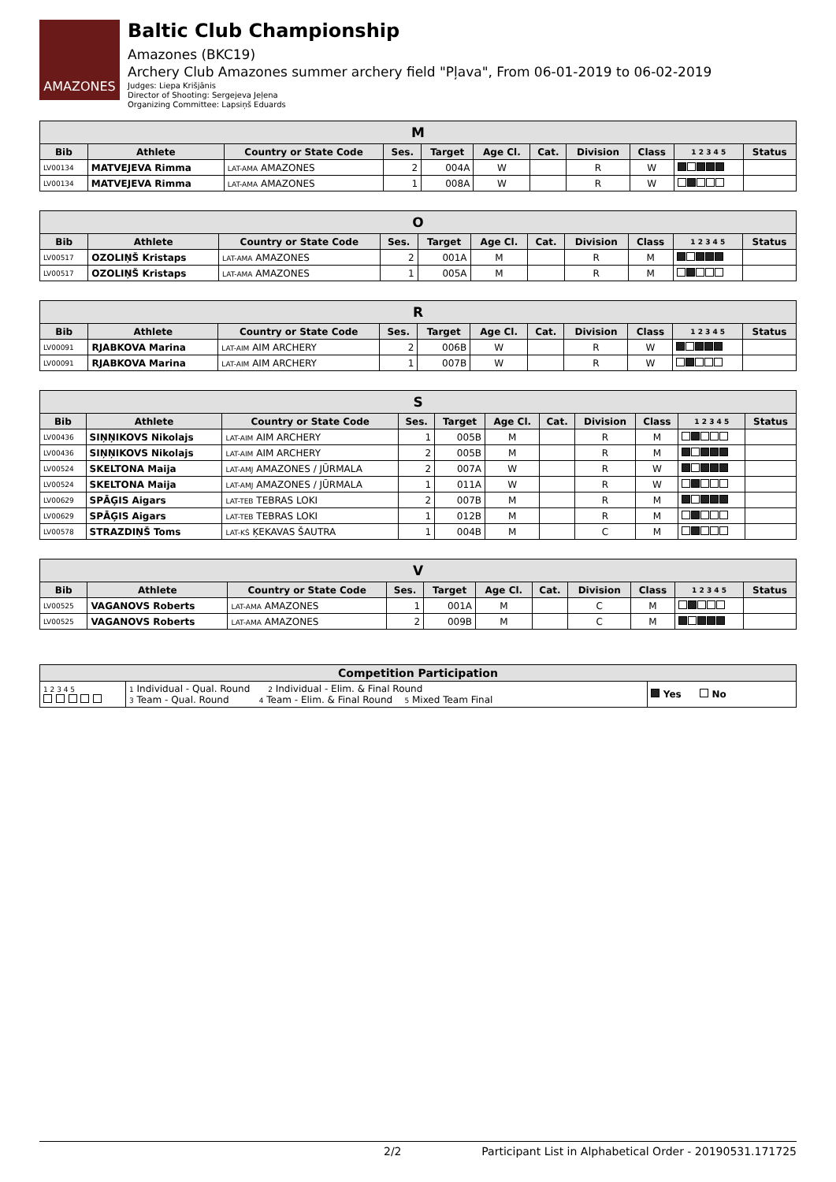AMAZONES
Baltic Club Championship
Amazones (BKC19)
Archery Club Amazones summer archery field "Pļava", From 06-01-2019 to 06-02-2019
Judges: Liepa Krišjānis
Director of Shooting: Sergejeva Jeļena
Organizing Committee: Lapsiņš Eduards
| M | | | | | | | | | | |
| --- | --- | --- | --- | --- | --- | --- | --- | --- | --- | --- |
| Bib | Athlete | Country or State Code | Ses. | Target | Age Cl. | Cat. | Division | Class | 1 2 3 4 5 | Status |
| LV00134 | MATVEJEVA Rimma | LAT-AMA AMAZONES | 2 | 004A | W | | R | W | | |
| LV00134 | MATVEJEVA Rimma | LAT-AMA AMAZONES | 1 | 008A | W | | R | W | | |
| O | | | | | | | | | | |
| --- | --- | --- | --- | --- | --- | --- | --- | --- | --- | --- |
| Bib | Athlete | Country or State Code | Ses. | Target | Age Cl. | Cat. | Division | Class | 1 2 3 4 5 | Status |
| LV00517 | OZOLIŅŠ Kristaps | LAT-AMA AMAZONES | 2 | 001A | M | | R | M | | |
| LV00517 | OZOLIŅŠ Kristaps | LAT-AMA AMAZONES | 1 | 005A | M | | R | M | | |
| R | | | | | | | | | | |
| --- | --- | --- | --- | --- | --- | --- | --- | --- | --- | --- |
| Bib | Athlete | Country or State Code | Ses. | Target | Age Cl. | Cat. | Division | Class | 1 2 3 4 5 | Status |
| LV00091 | RJABKOVA Marina | LAT-AIM AIM ARCHERY | 2 | 006B | W | | R | W | | |
| LV00091 | RJABKOVA Marina | LAT-AIM AIM ARCHERY | 1 | 007B | W | | R | W | | |
| S | | | | | | | | | | |
| --- | --- | --- | --- | --- | --- | --- | --- | --- | --- | --- |
| Bib | Athlete | Country or State Code | Ses. | Target | Age Cl. | Cat. | Division | Class | 1 2 3 4 5 | Status |
| LV00436 | SIŅŅIKOVS Nikolajs | LAT-AIM AIM ARCHERY | 1 | 005B | M | | R | M | | |
| LV00436 | SIŅŅIKOVS Nikolajs | LAT-AIM AIM ARCHERY | 2 | 005B | M | | R | M | | |
| LV00524 | SKELTONA Maija | LAT-AMJ AMAZONES / JŪRMALA | 2 | 007A | W | | R | W | | |
| LV00524 | SKELTONA Maija | LAT-AMJ AMAZONES / JŪRMALA | 1 | 011A | W | | R | W | | |
| LV00629 | SPĀĢIS Aigars | LAT-TEB TEBRAS LOKI | 2 | 007B | M | | R | M | | |
| LV00629 | SPĀĢIS Aigars | LAT-TEB TEBRAS LOKI | 1 | 012B | M | | R | M | | |
| LV00578 | STRAZDIŅŠ Toms | LAT-KŠ ĶEKAVAS ŠAUTRA | 1 | 004B | M | | C | M | | |
| V | | | | | | | | | | |
| --- | --- | --- | --- | --- | --- | --- | --- | --- | --- | --- |
| Bib | Athlete | Country or State Code | Ses. | Target | Age Cl. | Cat. | Division | Class | 1 2 3 4 5 | Status |
| LV00525 | VAGANOVS Roberts | LAT-AMA AMAZONES | 1 | 001A | M | | C | M | | |
| LV00525 | VAGANOVS Roberts | LAT-AMA AMAZONES | 2 | 009B | M | | C | M | | |
| Competition Participation | | |
| --- | --- | --- |
| 1 2 3 4 5 | 1 Individual - Qual. Round 2 Individual - Elim. & Final Round 3 Team - Qual. Round 4 Team - Elim. & Final Round 5 Mixed Team Final | Yes No |
2/2 Participant List in Alphabetical Order - 20190531.171725